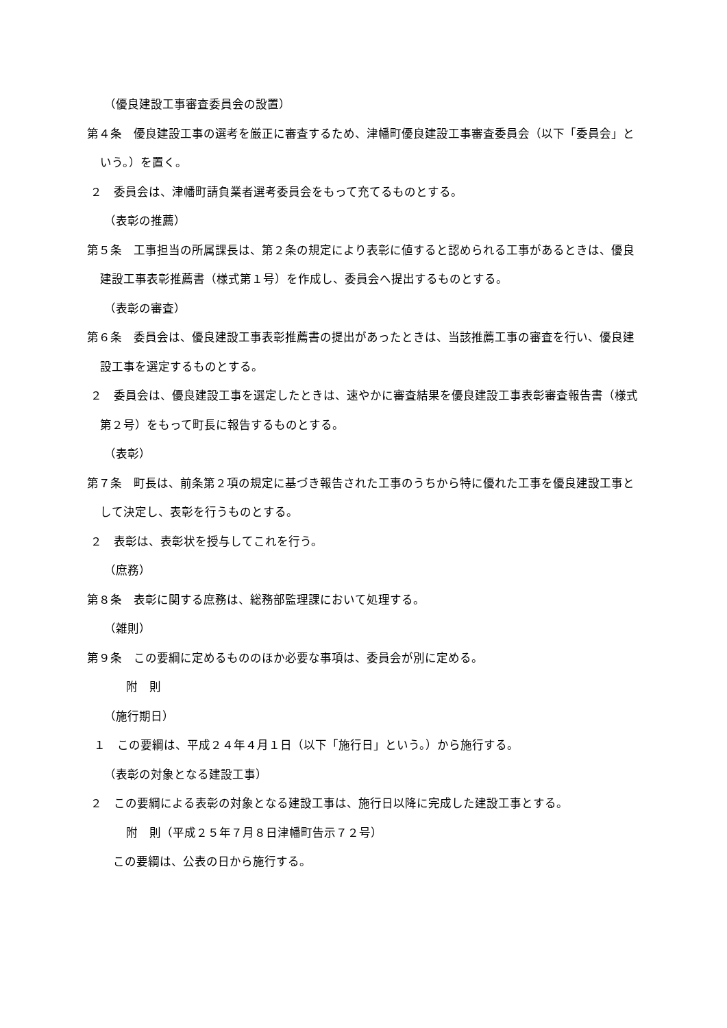（優良建設工事審査委員会の設置）
第４条　優良建設工事の選考を厳正に審査するため、津幡町優良建設工事審査委員会（以下「委員会」という。）を置く。
２　委員会は、津幡町請負業者選考委員会をもって充てるものとする。
（表彰の推薦）
第５条　工事担当の所属課長は、第２条の規定により表彰に値すると認められる工事があるときは、優良建設工事表彰推薦書（様式第１号）を作成し、委員会へ提出するものとする。
（表彰の審査）
第６条　委員会は、優良建設工事表彰推薦書の提出があったときは、当該推薦工事の審査を行い、優良建設工事を選定するものとする。
２　委員会は、優良建設工事を選定したときは、速やかに審査結果を優良建設工事表彰審査報告書（様式第２号）をもって町長に報告するものとする。
（表彰）
第７条　町長は、前条第２項の規定に基づき報告された工事のうちから特に優れた工事を優良建設工事として決定し、表彰を行うものとする。
２　表彰は、表彰状を授与してこれを行う。
（庶務）
第８条　表彰に関する庶務は、総務部監理課において処理する。
（雑則）
第９条　この要綱に定めるもののほか必要な事項は、委員会が別に定める。
附　則
（施行期日）
１　この要綱は、平成２４年４月１日（以下「施行日」という。）から施行する。
（表彰の対象となる建設工事）
２　この要綱による表彰の対象となる建設工事は、施行日以降に完成した建設工事とする。
附　則（平成２５年７月８日津幡町告示７２号）
この要綱は、公表の日から施行する。